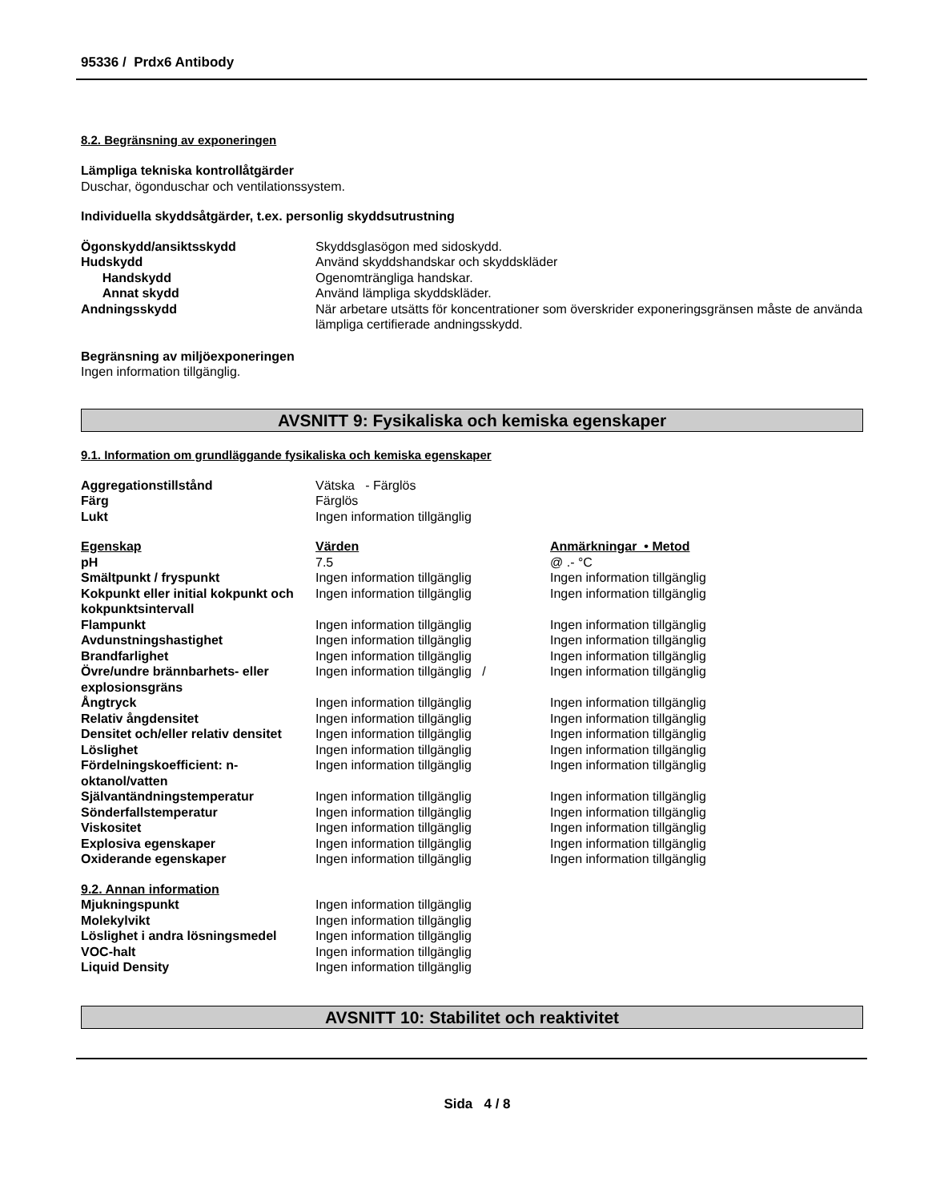95336 / Prdx6 Antibody
8.2. Begränsning av exponeringen
Lämpliga tekniska kontrollåtgärder
Duschar, ögonduschar och ventilationssystem.
Individuella skyddsåtgärder, t.ex. personlig skyddsutrustning
| Ögonskydd/ansiktsskydd | Skyddsglasögon med sidoskydd. |
| Hudskydd | Använd skyddshandskar och skyddskläder |
| Handskydd | Ogenomträngliga handskar. |
| Annat skydd | Använd lämpliga skyddskläder. |
| Andningsskydd | När arbetare utsätts för koncentrationer som överskrider exponeringsgränsen måste de använda lämpliga certifierade andningsskydd. |
Begränsning av miljöexponeringen
Ingen information tillgänglig.
AVSNITT 9: Fysikaliska och kemiska egenskaper
9.1. Information om grundläggande fysikaliska och kemiska egenskaper
| Aggregationstillstånd | Vätska - Färglös |
| Färg | Färglös |
| Lukt | Ingen information tillgänglig |
| Egenskap | Värden | Anmärkningar • Metod |
| pH | 7.5 | @ .- °C |
| Smältpunkt / fryspunkt | Ingen information tillgänglig | Ingen information tillgänglig |
| Kokpunkt eller initial kokpunkt och kokpunktsintervall | Ingen information tillgänglig | Ingen information tillgänglig |
| Flampunkt | Ingen information tillgänglig | Ingen information tillgänglig |
| Avdunstningshastighet | Ingen information tillgänglig | Ingen information tillgänglig |
| Brandfarlighet | Ingen information tillgänglig | Ingen information tillgänglig |
| Övre/undre brännbarhets- eller explosionsgräns | Ingen information tillgänglig / | Ingen information tillgänglig |
| Ångtryck | Ingen information tillgänglig | Ingen information tillgänglig |
| Relativ ångdensitet | Ingen information tillgänglig | Ingen information tillgänglig |
| Densitet och/eller relativ densitet | Ingen information tillgänglig | Ingen information tillgänglig |
| Löslighet | Ingen information tillgänglig | Ingen information tillgänglig |
| Fördelningskoefficient: n-oktanol/vatten | Ingen information tillgänglig | Ingen information tillgänglig |
| Självantändningstemperatur | Ingen information tillgänglig | Ingen information tillgänglig |
| Sönderfallstemperatur | Ingen information tillgänglig | Ingen information tillgänglig |
| Viskositet | Ingen information tillgänglig | Ingen information tillgänglig |
| Explosiva egenskaper | Ingen information tillgänglig | Ingen information tillgänglig |
| Oxiderande egenskaper | Ingen information tillgänglig | Ingen information tillgänglig |
| 9.2. Annan information | |
| Mjukningspunkt | Ingen information tillgänglig |
| Molekylvikt | Ingen information tillgänglig |
| Löslighet i andra lösningsmedel | Ingen information tillgänglig |
| VOC-halt | Ingen information tillgänglig |
| Liquid Density | Ingen information tillgänglig |
AVSNITT 10: Stabilitet och reaktivitet
Sida 4 / 8